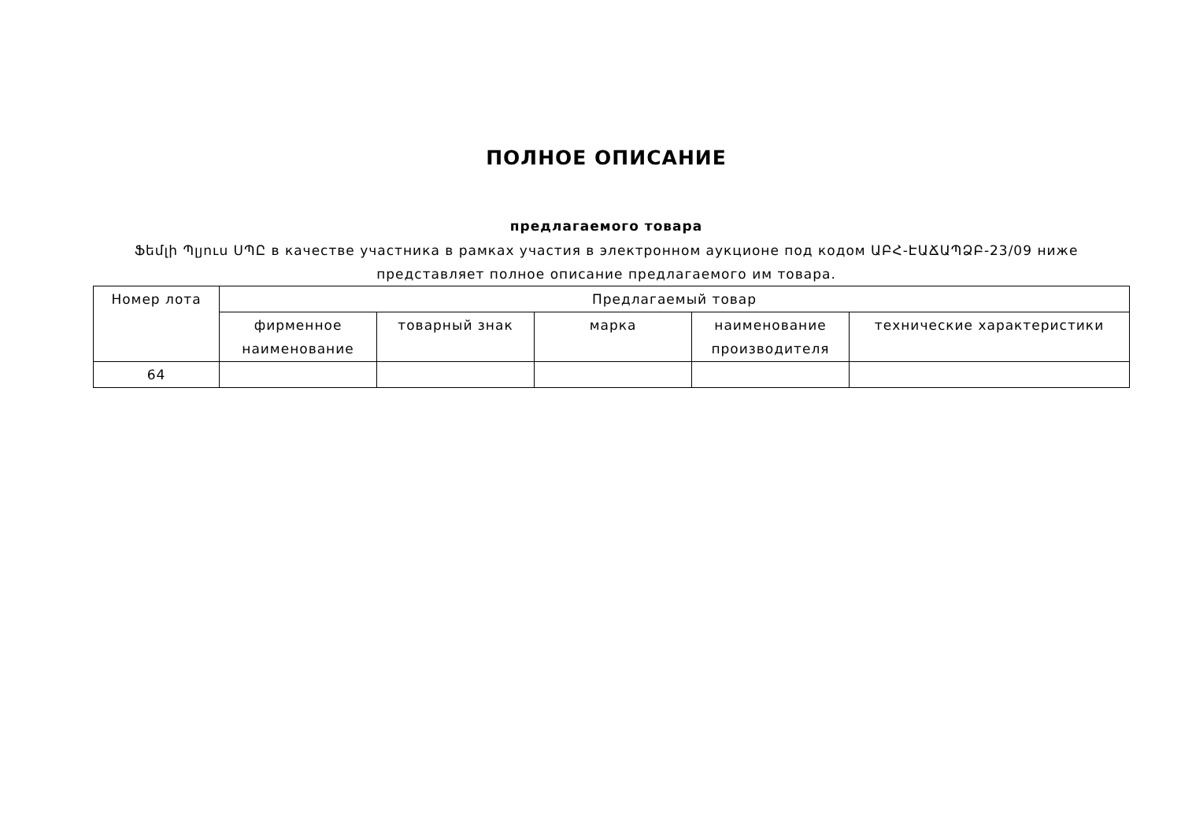ПОЛНОЕ ОПИСАНИЕ
предлагаемого товара
Ֆեմլի Պլյուս ՍՊԸ в качестве участника в рамках участия в электронном аукционе под кодом ԱԲՀ-ԷԱՃԱՊՁԲ-23/09 ниже
представляет полное описание предлагаемого им товара.
| Номер лота | Предлагаемый товар | | | | |
| --- | --- | --- | --- | --- | --- |
| | фирменное наименование | товарный знак | марка | наименование производителя | технические характеристики |
| 64 | | | | | |